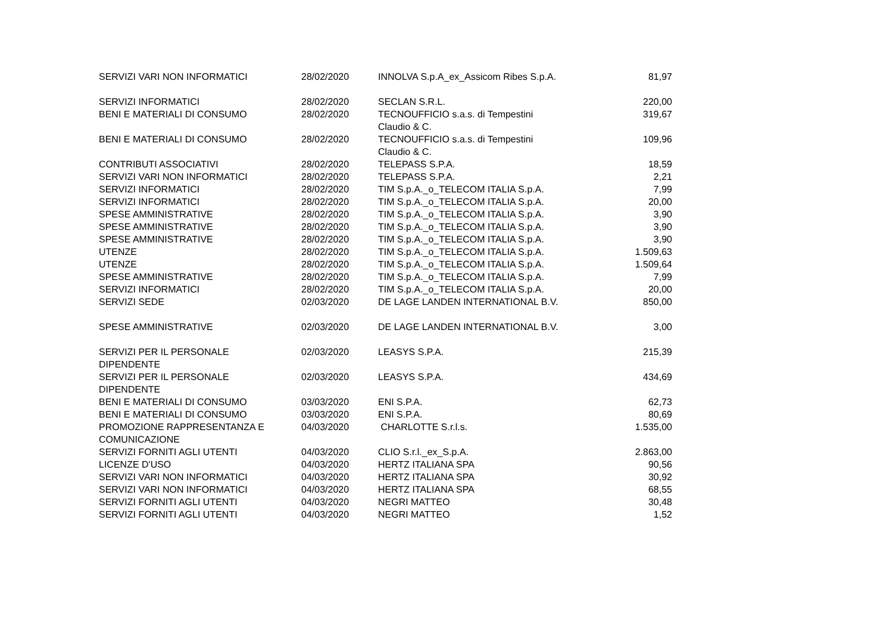| SERVIZI VARI NON INFORMATICI | 28/02/2020 | INNOLVA S.p.A_ex_Assicom Ribes S.p.A. | 81,97 |
| SERVIZI INFORMATICI | 28/02/2020 | SECLAN S.R.L. | 220,00 |
| BENI E MATERIALI DI CONSUMO | 28/02/2020 | TECNOUFFICIO s.a.s. di Tempestini Claudio & C. | 319,67 |
| BENI E MATERIALI DI CONSUMO | 28/02/2020 | TECNOUFFICIO s.a.s. di Tempestini Claudio & C. | 109,96 |
| CONTRIBUTI ASSOCIATIVI | 28/02/2020 | TELEPASS S.P.A. | 18,59 |
| SERVIZI VARI NON INFORMATICI | 28/02/2020 | TELEPASS S.P.A. | 2,21 |
| SERVIZI INFORMATICI | 28/02/2020 | TIM S.p.A._o_TELECOM ITALIA S.p.A. | 7,99 |
| SERVIZI INFORMATICI | 28/02/2020 | TIM S.p.A._o_TELECOM ITALIA S.p.A. | 20,00 |
| SPESE AMMINISTRATIVE | 28/02/2020 | TIM S.p.A._o_TELECOM ITALIA S.p.A. | 3,90 |
| SPESE AMMINISTRATIVE | 28/02/2020 | TIM S.p.A._o_TELECOM ITALIA S.p.A. | 3,90 |
| SPESE AMMINISTRATIVE | 28/02/2020 | TIM S.p.A._o_TELECOM ITALIA S.p.A. | 3,90 |
| UTENZE | 28/02/2020 | TIM S.p.A._o_TELECOM ITALIA S.p.A. | 1.509,63 |
| UTENZE | 28/02/2020 | TIM S.p.A._o_TELECOM ITALIA S.p.A. | 1.509,64 |
| SPESE AMMINISTRATIVE | 28/02/2020 | TIM S.p.A._o_TELECOM ITALIA S.p.A. | 7,99 |
| SERVIZI INFORMATICI | 28/02/2020 | TIM S.p.A._o_TELECOM ITALIA S.p.A. | 20,00 |
| SERVIZI SEDE | 02/03/2020 | DE LAGE LANDEN INTERNATIONAL B.V. | 850,00 |
| SPESE AMMINISTRATIVE | 02/03/2020 | DE LAGE LANDEN INTERNATIONAL B.V. | 3,00 |
| SERVIZI PER IL PERSONALE DIPENDENTE | 02/03/2020 | LEASYS S.P.A. | 215,39 |
| SERVIZI PER IL PERSONALE DIPENDENTE | 02/03/2020 | LEASYS S.P.A. | 434,69 |
| BENI E MATERIALI DI CONSUMO | 03/03/2020 | ENI S.P.A. | 62,73 |
| BENI E MATERIALI DI CONSUMO | 03/03/2020 | ENI S.P.A. | 80,69 |
| PROMOZIONE RAPPRESENTANZA E COMUNICAZIONE | 04/03/2020 | CHARLOTTE S.r.l.s. | 1.535,00 |
| SERVIZI FORNITI AGLI UTENTI | 04/03/2020 | CLIO S.r.l._ex_S.p.A. | 2.863,00 |
| LICENZE D'USO | 04/03/2020 | HERTZ ITALIANA SPA | 90,56 |
| SERVIZI VARI NON INFORMATICI | 04/03/2020 | HERTZ ITALIANA SPA | 30,92 |
| SERVIZI VARI NON INFORMATICI | 04/03/2020 | HERTZ ITALIANA SPA | 68,55 |
| SERVIZI FORNITI AGLI UTENTI | 04/03/2020 | NEGRI MATTEO | 30,48 |
| SERVIZI FORNITI AGLI UTENTI | 04/03/2020 | NEGRI MATTEO | 1,52 |